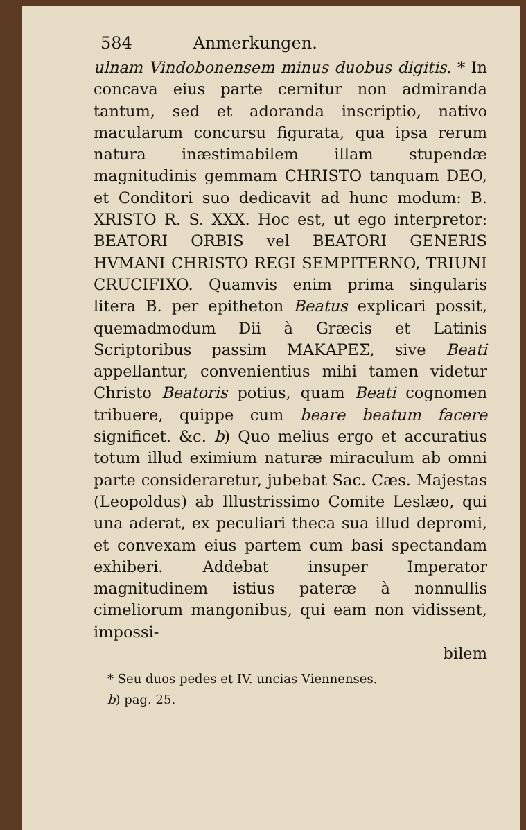584 Anmerkungen.
ulnam Vindobonensem minus duobus digitis. * In concava eius parte cernitur non admiranda tantum, sed et adoranda inscriptio, nativo macularum concursu figurata, qua ipsa rerum natura inæstimabilem illam stupendæ magnitudinis gemmam CHRISTO tanquam DEO, et Conditori suo dedicavit ad hunc modum: B. XRISTO R. S. XXX. Hoc est, ut ego interpretor: BEATORI ORBIS vel BEATORI GENERIS HVMANI CHRISTO REGI SEMPITERNO, TRIUNI CRUCIFIXO. Quamvis enim prima singularis litera B. per epitheton Beatus explicari possit, quemadmodum Dii à Græcis et Latinis Scriptoribus passim ΜΑΚΑΡΕΣ, sive Beati appellantur, convenientius mihi tamen videtur Christo Beatoris potius, quam Beati cognomen tribuere, quippe cum beare beatum facere significet. &c. b) Quo melius ergo et accuratius totum illud eximium naturæ miraculum ab omni parte consideraretur, jubebat Sac. Cæs. Majestas (Leopoldus) ab Illustrissimo Comite Leslæo, qui una aderat, ex peculiari theca sua illud depromi, et convexam eius partem cum basi spectandam exhiberi. Addebat insuper Imperator magnitudinem istius pateræ à nonnullis cimeliorum mangonibus, qui eam non vidissent, impossi-
bilem
* Seu duos pedes et IV. uncias Viennenses.
b) pag. 25.